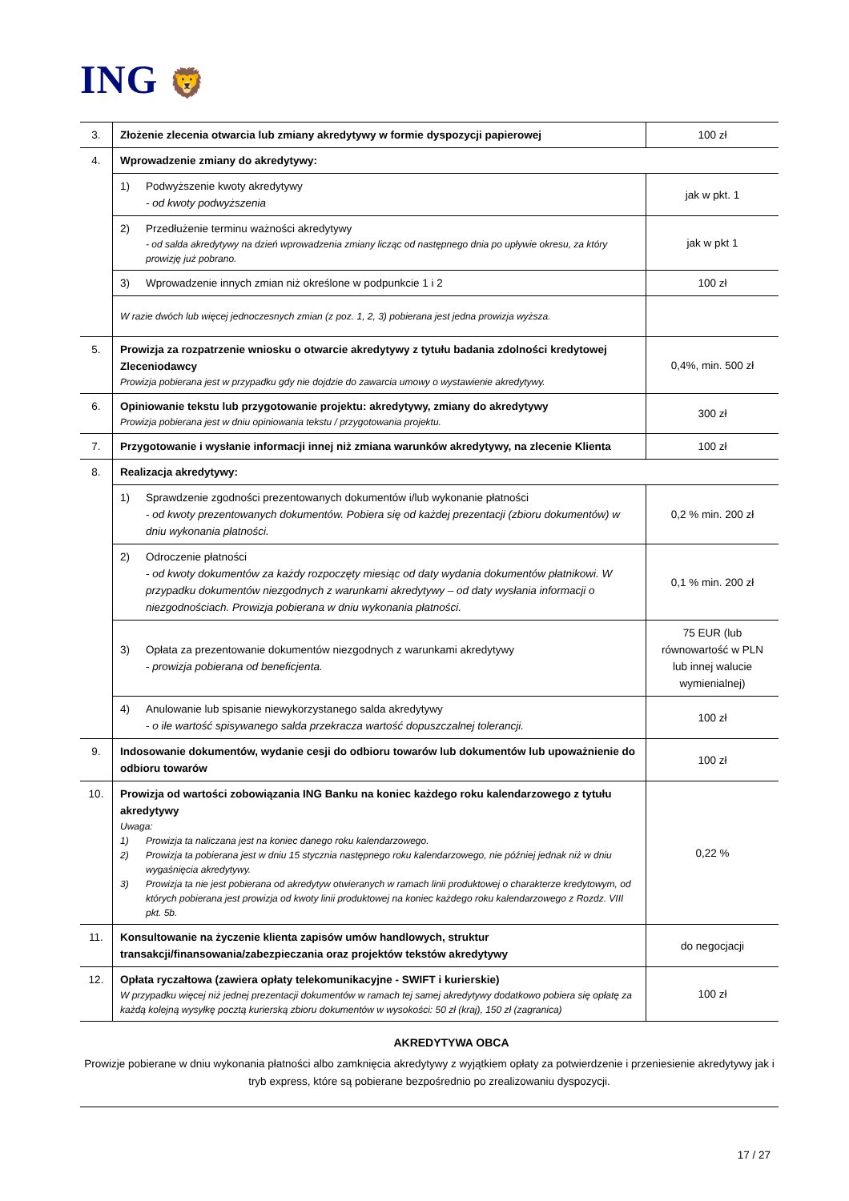ING 🦁
| 3. | Złożenie zlecenia otwarcia lub zmiany akredytywy w formie dyspozycji papierowej | 100 zł |
| 4. | Wprowadzenie zmiany do akredytywy: | |
| | 1) Podwyższenie kwoty akredytywy - od kwoty podwyższenia | jak w pkt. 1 |
| | 2) Przedłużenie terminu ważności akredytywy - od salda akredytywy na dzień wprowadzenia zmiany licząc od następnego dnia po upływie okresu, za który prowizję już pobrano. | jak w pkt 1 |
| | 3) Wprowadzenie innych zmian niż określone w podpunkcie 1 i 2 | 100 zł |
| | W razie dwóch lub więcej jednoczesnych zmian (z poz. 1, 2, 3) pobierana jest jedna prowizja wyższa. | |
| 5. | Prowizja za rozpatrzenie wniosku o otwarcie akredytywy z tytułu badania zdolności kredytowej Zleceniodawcy Prowizja pobierana jest w przypadku gdy nie dojdzie do zawarcia umowy o wystawienie akredytywy. | 0,4%, min. 500 zł |
| 6. | Opiniowanie tekstu lub przygotowanie projektu: akredytywy, zmiany do akredytywy Prowizja pobierana jest w dniu opiniowania tekstu / przygotowania projektu. | 300 zł |
| 7. | Przygotowanie i wysłanie informacji innej niż zmiana warunków akredytywy, na zlecenie Klienta | 100 zł |
| 8. | Realizacja akredytywy: | |
| | 1) Sprawdzenie zgodności prezentowanych dokumentów i/lub wykonanie płatności - od kwoty prezentowanych dokumentów. Pobiera się od każdej prezentacji (zbioru dokumentów) w dniu wykonania płatności. | 0,2 % min. 200 zł |
| | 2) Odroczenie płatności - od kwoty dokumentów za każdy rozpoczęty miesiąc od daty wydania dokumentów płatnikowi. W przypadku dokumentów niezgodnych z warunkami akredytywy – od daty wysłania informacji o niezgodnościach. Prowizja pobierana w dniu wykonania płatności. | 0,1 % min. 200 zł |
| | 3) Opłata za prezentowanie dokumentów niezgodnych z warunkami akredytywy - prowizja pobierana od beneficjenta. | 75 EUR (lub równowartość w PLN lub innej walucie wymienialnej) |
| | 4) Anulowanie lub spisanie niewykorzystanego salda akredytywy - o ile wartość spisywanego salda przekracza wartość dopuszczalnej tolerancji. | 100 zł |
| 9. | Indosowanie dokumentów, wydanie cesji do odbioru towarów lub dokumentów lub upoważnienie do odbioru towarów | 100 zł |
| 10. | Prowizja od wartości zobowiązania ING Banku na koniec każdego roku kalendarzowego z tytułu akredytywy Uwaga: 1) Prowizja ta naliczana jest na koniec danego roku kalendarzowego. 2) Prowizja ta pobierana jest w dniu 15 stycznia następnego roku kalendarzowego, nie później jednak niż w dniu wygaśnięcia akredytywy. 3) Prowizja ta nie jest pobierana od akredytyw otwieranych w ramach linii produktowej o charakterze kredytowym, od których pobierana jest prowizja od kwoty linii produktowej na koniec każdego roku kalendarzowego z Rozdz. VIII pkt. 5b. | 0,22 % |
| 11. | Konsultowanie na życzenie klienta zapisów umów handlowych, struktur transakcji/finansowania/zabezpieczania oraz projektów tekstów akredytywy | do negocjacji |
| 12. | Opłata ryczałtowa (zawiera opłaty telekomunikacyjne - SWIFT i kurierskie) W przypadku więcej niż jednej prezentacji dokumentów w ramach tej samej akredytywy dodatkowo pobiera się opłatę za każdą kolejną wysyłkę pocztą kurierską zbioru dokumentów w wysokości: 50 zł (kraj), 150 zł (zagranica) | 100 zł |
AKREDYTYWA OBCA
Prowizje pobierane w dniu wykonania płatności albo zamknięcia akredytywy z wyjątkiem opłaty za potwierdzenie i przeniesienie akredytywy jak i tryb express, które są pobierane bezpośrednio po zrealizowaniu dyspozycji.
17 / 27